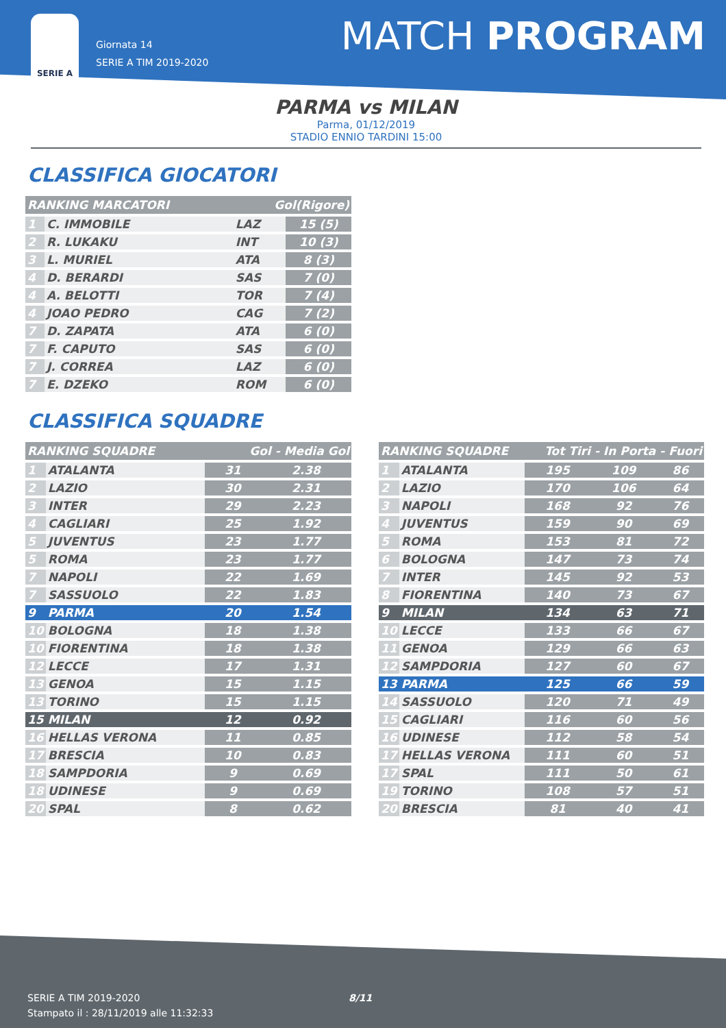SERIE A
Giornata 14
SERIE A TIM 2019-2020
MATCH PROGRAM
PARMA vs MILAN
Parma, 01/12/2019
STADIO ENNIO TARDINI 15:00
CLASSIFICA GIOCATORI
| RANKING MARCATORI | | Gol(Rigore) | |
| --- | --- | --- | --- |
| 1 | C. IMMOBILE | LAZ | 15 (5) |
| 2 | R. LUKAKU | INT | 10 (3) |
| 3 | L. MURIEL | ATA | 8 (3) |
| 4 | D. BERARDI | SAS | 7 (0) |
| 4 | A. BELOTTI | TOR | 7 (4) |
| 4 | JOAO PEDRO | CAG | 7 (2) |
| 7 | D. ZAPATA | ATA | 6 (0) |
| 7 | F. CAPUTO | SAS | 6 (0) |
| 7 | J. CORREA | LAZ | 6 (0) |
| 7 | E. DZEKO | ROM | 6 (0) |
CLASSIFICA SQUADRE
| RANKING SQUADRE | | Gol - Media Gol | |
| --- | --- | --- | --- |
| 1 | ATALANTA | 31 | 2.38 |
| 2 | LAZIO | 30 | 2.31 |
| 3 | INTER | 29 | 2.23 |
| 4 | CAGLIARI | 25 | 1.92 |
| 5 | JUVENTUS | 23 | 1.77 |
| 5 | ROMA | 23 | 1.77 |
| 7 | NAPOLI | 22 | 1.69 |
| 7 | SASSUOLO | 22 | 1.83 |
| 9 | PARMA | 20 | 1.54 |
| 10 | BOLOGNA | 18 | 1.38 |
| 10 | FIORENTINA | 18 | 1.38 |
| 12 | LECCE | 17 | 1.31 |
| 13 | GENOA | 15 | 1.15 |
| 13 | TORINO | 15 | 1.15 |
| 15 | MILAN | 12 | 0.92 |
| 16 | HELLAS VERONA | 11 | 0.85 |
| 17 | BRESCIA | 10 | 0.83 |
| 18 | SAMPDORIA | 9 | 0.69 |
| 18 | UDINESE | 9 | 0.69 |
| 20 | SPAL | 8 | 0.62 |
| RANKING SQUADRE | | Tot Tiri - In Porta - Fuori | | |
| --- | --- | --- | --- | --- |
| 1 | ATALANTA | 195 | 109 | 86 |
| 2 | LAZIO | 170 | 106 | 64 |
| 3 | NAPOLI | 168 | 92 | 76 |
| 4 | JUVENTUS | 159 | 90 | 69 |
| 5 | ROMA | 153 | 81 | 72 |
| 6 | BOLOGNA | 147 | 73 | 74 |
| 7 | INTER | 145 | 92 | 53 |
| 8 | FIORENTINA | 140 | 73 | 67 |
| 9 | MILAN | 134 | 63 | 71 |
| 10 | LECCE | 133 | 66 | 67 |
| 11 | GENOA | 129 | 66 | 63 |
| 12 | SAMPDORIA | 127 | 60 | 67 |
| 13 | PARMA | 125 | 66 | 59 |
| 14 | SASSUOLO | 120 | 71 | 49 |
| 15 | CAGLIARI | 116 | 60 | 56 |
| 16 | UDINESE | 112 | 58 | 54 |
| 17 | HELLAS VERONA | 111 | 60 | 51 |
| 17 | SPAL | 111 | 50 | 61 |
| 19 | TORINO | 108 | 57 | 51 |
| 20 | BRESCIA | 81 | 40 | 41 |
SERIE A TIM 2019-2020 8/11
Stampato il : 28/11/2019 alle 11:32:33